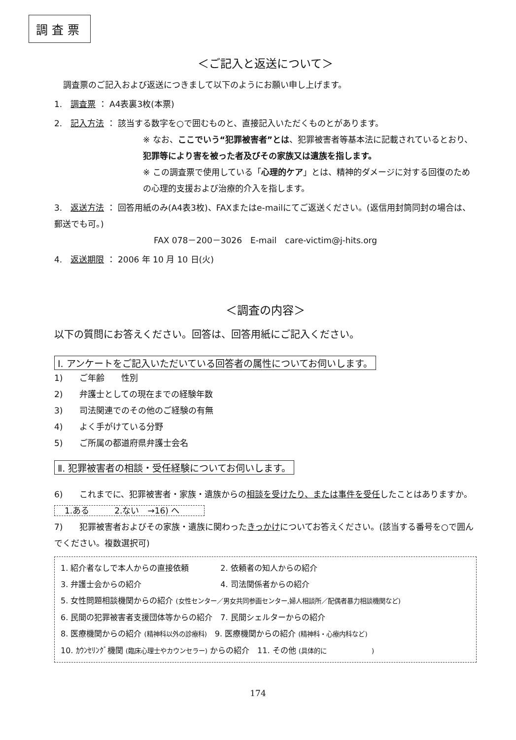調査票
＜ご記入と返送について＞
調査票のご記入および返送につきまして以下のようにお願い申し上げます。
1.　調査票 ： A4表裏3枚(本票)
2.　記入方法 ： 該当する数字を○で囲むものと、直接記入いただくものとがあります。
※ なお、ここでいう“犯罪被害者”とは、犯罪被害者等基本法に記載されているとおり、犯罪等により害を被った者及びその家族又は遺族を指します。
※ この調査票で使用している「心理的ケア」とは、精神的ダメージに対する回復のための心理的支援および治療的介入を指します。
3.　返送方法 ： 回答用紙のみ(A4表3枚)、FAXまたはe-mailにてご返送ください。(返信用封筒同封の場合は、郵送でも可。)
FAX 078－200－3026　E-mail　care-victim@j-hits.org
4.　返送期限 ： 2006 年 10 月 10 日(火)
＜調査の内容＞
以下の質問にお答えください。回答は、回答用紙にご記入ください。
Ⅰ. アンケートをご記入いただいている回答者の属性についてお伺いします。
1)　　ご年齢　　性別
2)　　弁護士としての現在までの経験年数
3)　　司法関連でのその他のご経験の有無
4)　　よく手がけている分野
5)　　ご所属の都道府県弁護士会名
Ⅱ. 犯罪被害者の相談・受任経験についてお伺いします。
6)　　これまでに、犯罪被害者・家族・遺族からの相談を受けたり、または事件を受任したことはありますか。 1.ある　　　2.ない　→16) へ
7)　　犯罪被害者およびその家族・遺族に関わったきっかけについてお答えください。(該当する番号を○で囲んでください。複数選択可)
1. 紹介者なしで本人からの直接依頼　　　　2. 依頼者の知人からの紹介
3. 弁護士会からの紹介　　　　　　　　　　4. 司法関係者からの紹介
5. 女性問題相談機関からの紹介 (女性センター／男女共同参画センター,婦人相談所／配偶者暴力相談機関など)
6. 民間の犯罪被害者支援団体等からの紹介　7. 民間シェルターからの紹介
8. 医療機関からの紹介 (精神科以外の診療科)　9. 医療機関からの紹介 (精神科・心療内科など)
10. ｶｳﾝｾﾘﾝｸﾞ機関 (臨床心理士やカウンセラー) からの紹介　11. その他 (具体的に　　　　　　　)
174